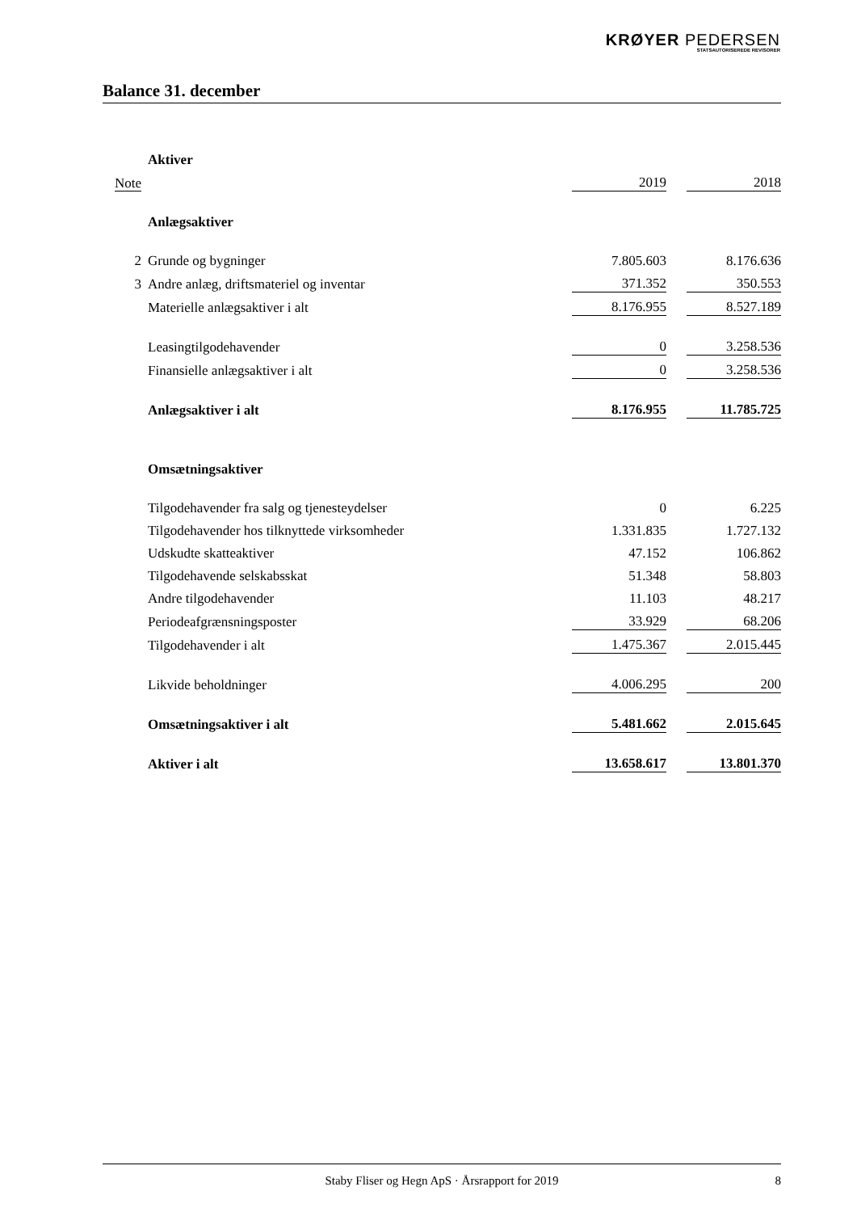KRØYER PEDERSEN
STATSAUTORISEREDE REVISORER
Balance 31. december
| | Aktiver | | | |
| Note | | 2019 | | 2018 |
| | Anlægsaktiver | | | |
| 2 | Grunde og bygninger | 7.805.603 | | 8.176.636 |
| 3 | Andre anlæg, driftsmateriel og inventar | 371.352 | | 350.553 |
| | Materielle anlægsaktiver i alt | 8.176.955 | | 8.527.189 |
| | Leasingtilgodehavender | 0 | | 3.258.536 |
| | Finansielle anlægsaktiver i alt | 0 | | 3.258.536 |
| | Anlægsaktiver i alt | 8.176.955 | | 11.785.725 |
| | Omsætningsaktiver | | | |
| | Tilgodehavender fra salg og tjenesteydelser | 0 | | 6.225 |
| | Tilgodehavender hos tilknyttede virksomheder | 1.331.835 | | 1.727.132 |
| | Udskudte skatteaktiver | 47.152 | | 106.862 |
| | Tilgodehavende selskabsskat | 51.348 | | 58.803 |
| | Andre tilgodehavender | 11.103 | | 48.217 |
| | Periodeafgrænsningsposter | 33.929 | | 68.206 |
| | Tilgodehavender i alt | 1.475.367 | | 2.015.445 |
| | Likvide beholdninger | 4.006.295 | | 200 |
| | Omsætningsaktiver i alt | 5.481.662 | | 2.015.645 |
| | Aktiver i alt | 13.658.617 | | 13.801.370 |
Staby Fliser og Hegn ApS · Årsrapport for 2019 8